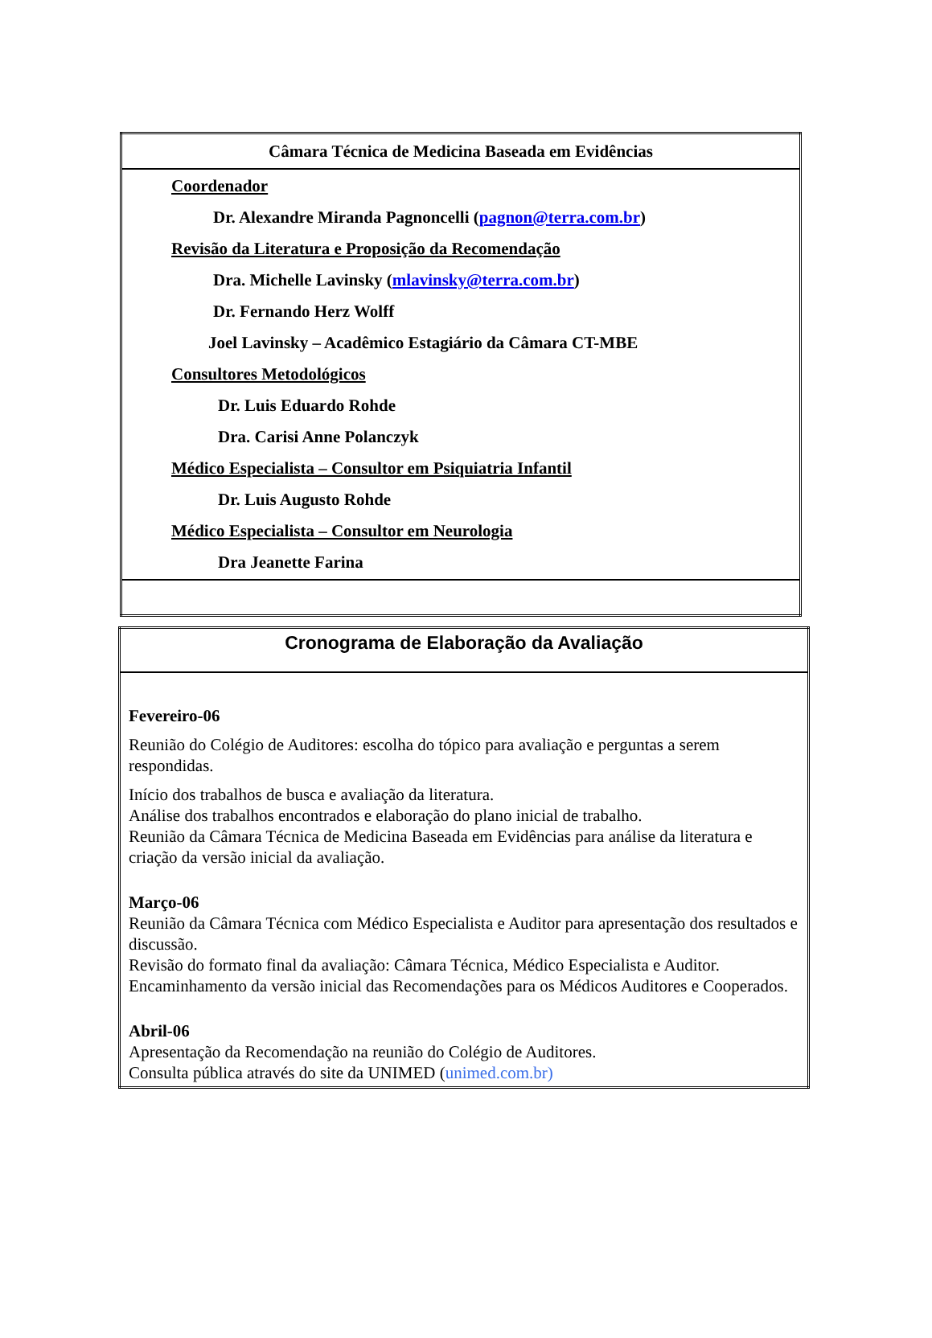| Câmara Técnica de Medicina Baseada em Evidências |
| Coordenador Dr. Alexandre Miranda Pagnoncelli ( pagnon@terra.com.br ) Revisão da Literatura e Proposição da Recomendação Dra. Michelle Lavinsky ( mlavinsky@terra.com.br ) Dr. Fernando Herz Wolff Joel Lavinsky – Acadêmico Estagiário da Câmara CT-MBE Consultores Metodológicos Dr. Luis Eduardo Rohde Dra. Carisi Anne Polanczyk Médico Especialista – Consultor em Psiquiatria Infantil Dr. Luis Augusto Rohde Médico Especialista – Consultor em Neurologia Dra Jeanette Farina |
| Cronograma de Elaboração da Avaliação |
| Fevereiro-06 Reunião do Colégio de Auditores: escolha do tópico para avaliação e perguntas a serem respondidas. Início dos trabalhos de busca e avaliação da literatura. Análise dos trabalhos encontrados e elaboração do plano inicial de trabalho. Reunião da Câmara Técnica de Medicina Baseada em Evidências para análise da literatura e criação da versão inicial da avaliação. Março-06 Reunião da Câmara Técnica com Médico Especialista e Auditor para apresentação dos resultados e discussão. Revisão do formato final da avaliação: Câmara Técnica, Médico Especialista e Auditor. Encaminhamento da versão inicial das Recomendações para os Médicos Auditores e Cooperados. Abril-06 Apresentação da Recomendação na reunião do Colégio de Auditores. Consulta pública através do site da UNIMED ( unimed.com.br) |